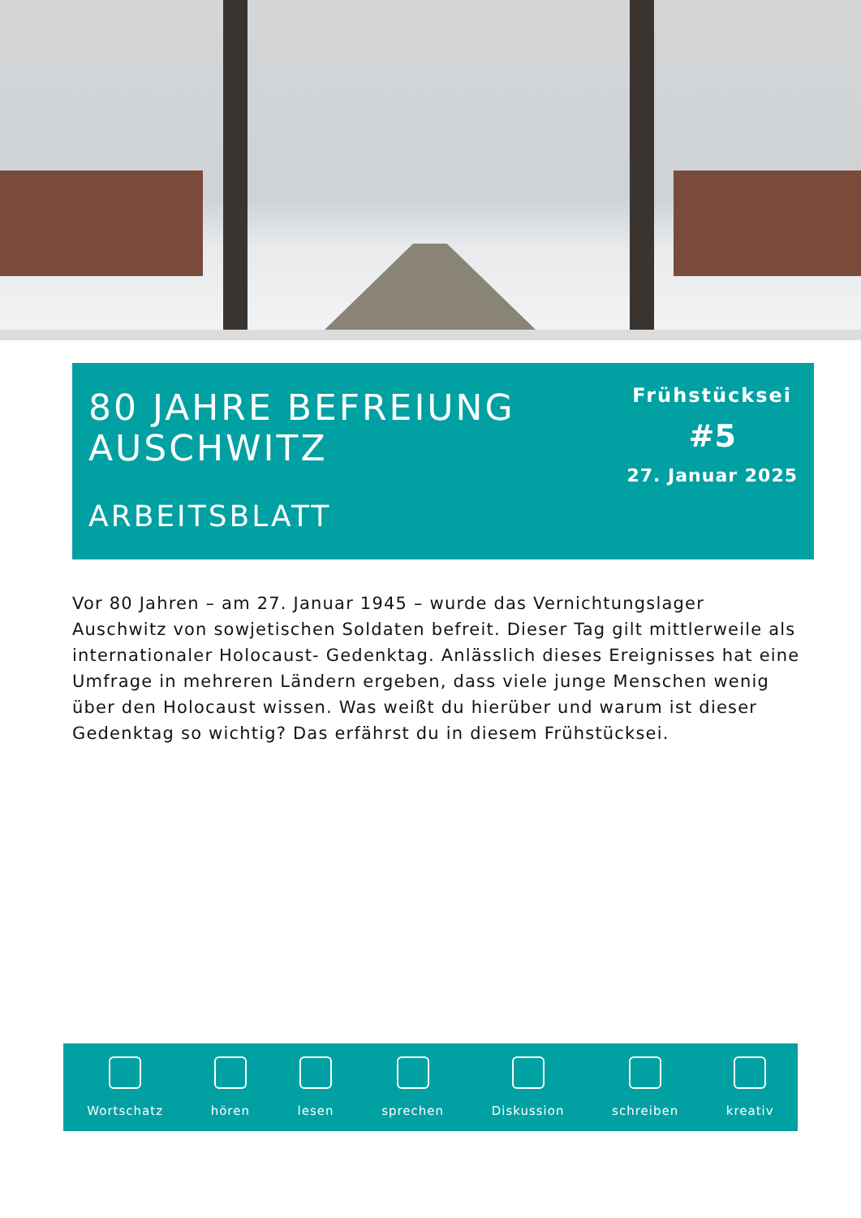80 JAHRE BEFREIUNG
AUSCHWITZ
ARBEITSBLATT
Frühstücksei
#5
27. Januar 2025
Vor 80 Jahren – am 27. Januar 1945 – wurde das Vernichtungslager Auschwitz von sowjetischen Soldaten befreit. Dieser Tag gilt mittlerweile als internationaler Holocaust- Gedenktag. Anlässlich dieses Ereignisses hat eine Umfrage in mehreren Ländern ergeben, dass viele junge Menschen wenig über den Holocaust wissen. Was weißt du hierüber und warum ist dieser Gedenktag so wichtig? Das erfährst du in diesem Frühstücksei.
Wortschatz
hören
lesen
sprechen
Diskussion
schreiben
kreativ